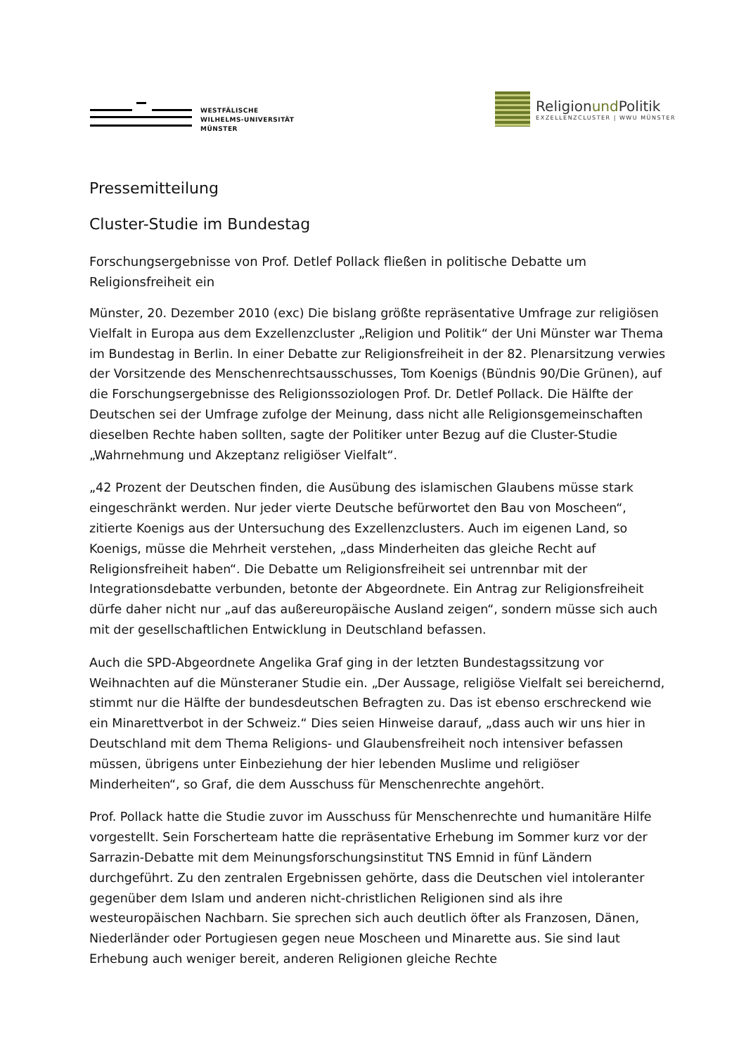WESTFÄLISCHE
WILHELMS-UNIVERSITÄT
MÜNSTER
Religionund Politik
EXZELLENZCLUSTER | WWU MÜNSTER
Pressemitteilung
Cluster-Studie im Bundestag
Forschungsergebnisse von Prof. Detlef Pollack fließen in politische Debatte um Religionsfreiheit ein
Münster, 20. Dezember 2010 (exc) Die bislang größte repräsentative Umfrage zur religiösen Vielfalt in Europa aus dem Exzellenzcluster „Religion und Politik“ der Uni Münster war Thema im Bundestag in Berlin. In einer Debatte zur Religionsfreiheit in der 82. Plenarsitzung verwies der Vorsitzende des Menschenrechtsausschusses, Tom Koenigs (Bündnis 90/Die Grünen), auf die Forschungsergebnisse des Religionssoziologen Prof. Dr. Detlef Pollack. Die Hälfte der Deutschen sei der Umfrage zufolge der Meinung, dass nicht alle Religionsgemeinschaften dieselben Rechte haben sollten, sagte der Politiker unter Bezug auf die Cluster-Studie „Wahrnehmung und Akzeptanz religiöser Vielfalt“.
„42 Prozent der Deutschen finden, die Ausübung des islamischen Glaubens müsse stark eingeschränkt werden. Nur jeder vierte Deutsche befürwortet den Bau von Moscheen“, zitierte Koenigs aus der Untersuchung des Exzellenzclusters. Auch im eigenen Land, so Koenigs, müsse die Mehrheit verstehen, „dass Minderheiten das gleiche Recht auf Religionsfreiheit haben“. Die Debatte um Religionsfreiheit sei untrennbar mit der Integrationsdebatte verbunden, betonte der Abgeordnete. Ein Antrag zur Religionsfreiheit dürfe daher nicht nur „auf das außereuropäische Ausland zeigen“, sondern müsse sich auch mit der gesellschaftlichen Entwicklung in Deutschland befassen.
Auch die SPD-Abgeordnete Angelika Graf ging in der letzten Bundestagssitzung vor Weihnachten auf die Münsteraner Studie ein. „Der Aussage, religiöse Vielfalt sei bereichernd, stimmt nur die Hälfte der bundesdeutschen Befragten zu. Das ist ebenso erschreckend wie ein Minarettverbot in der Schweiz.“ Dies seien Hinweise darauf, „dass auch wir uns hier in Deutschland mit dem Thema Religions- und Glaubensfreiheit noch intensiver befassen müssen, übrigens unter Einbeziehung der hier lebenden Muslime und religiöser Minderheiten“, so Graf, die dem Ausschuss für Menschenrechte angehört.
Prof. Pollack hatte die Studie zuvor im Ausschuss für Menschenrechte und humanitäre Hilfe vorgestellt. Sein Forscherteam hatte die repräsentative Erhebung im Sommer kurz vor der Sarrazin-Debatte mit dem Meinungsforschungsinstitut TNS Emnid in fünf Ländern durchgeführt. Zu den zentralen Ergebnissen gehörte, dass die Deutschen viel intoleranter gegenüber dem Islam und anderen nicht-christlichen Religionen sind als ihre westeuropäischen Nachbarn. Sie sprechen sich auch deutlich öfter als Franzosen, Dänen, Niederländer oder Portugiesen gegen neue Moscheen und Minarette aus. Sie sind laut Erhebung auch weniger bereit, anderen Religionen gleiche Rechte